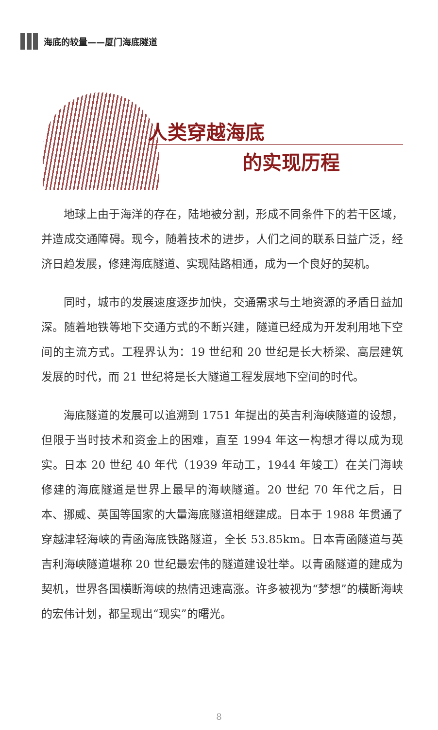海底的较量——厦门海底隧道
人类穿越海底
的实现历程
地球上由于海洋的存在，陆地被分割，形成不同条件下的若干区域，并造成交通障碍。现今，随着技术的进步，人们之间的联系日益广泛，经济日趋发展，修建海底隧道、实现陆路相通，成为一个良好的契机。
同时，城市的发展速度逐步加快，交通需求与土地资源的矛盾日益加深。随着地铁等地下交通方式的不断兴建，隧道已经成为开发利用地下空间的主流方式。工程界认为：19 世纪和 20 世纪是长大桥梁、高层建筑发展的时代，而 21 世纪将是长大隧道工程发展地下空间的时代。
海底隧道的发展可以追溯到 1751 年提出的英吉利海峡隧道的设想，但限于当时技术和资金上的困难，直至 1994 年这一构想才得以成为现实。日本 20 世纪 40 年代（1939 年动工，1944 年竣工）在关门海峡修建的海底隧道是世界上最早的海峡隧道。20 世纪 70 年代之后，日本、挪威、英国等国家的大量海底隧道相继建成。日本于 1988 年贯通了穿越津轻海峡的青函海底铁路隧道，全长 53.85km。日本青函隧道与英吉利海峡隧道堪称 20 世纪最宏伟的隧道建设壮举。以青函隧道的建成为契机，世界各国横断海峡的热情迅速高涨。许多被视为“梦想”的横断海峡的宏伟计划，都呈现出“现实”的曙光。
8